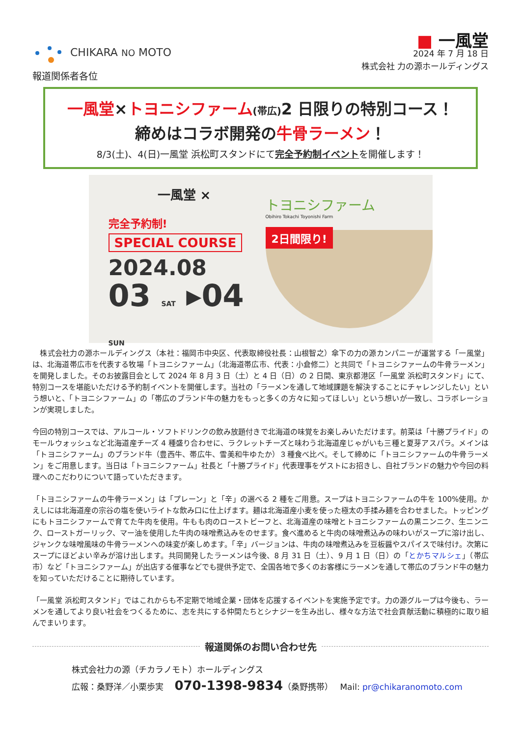CHIKARA NO MOTO
報道関係者各位
■ 一風堂
2024 年 7 月 18 日
株式会社 力の源ホールディングス
一風堂×トヨニシファーム(帯広) 2 日限りの特別コース！
締めはコラボ開発の牛骨ラーメン！
8/3(土)、4(日)一風堂 浜松町スタンドにて完全予約制イベントを開催します！
一風堂 ×
完全予約制!
SPECIAL COURSE
2024.08
03 SAT ▸04 SUN
トヨニシファーム
Obihiro Tokachi Toyonishi Farm
2日間限り!
　株式会社力の源ホールディングス（本社：福岡市中央区、代表取締役社長：山根智之）傘下の力の源カンパニーが運営する「一風堂」は、北海道帯広市を代表する牧場「トヨニシファーム」（北海道帯広市、代表：小倉修二）と共同で「トヨニシファームの牛骨ラーメン」を開発しました。そのお披露目会として 2024 年 8 月 3 日（土）と 4 日（日）の 2 日間、東京都港区「一風堂 浜松町スタンド」にて、特別コースを堪能いただける予約制イベントを開催します。当社の「ラーメンを通して地域課題を解決することにチャレンジしたい」という想いと、「トヨニシファーム」の「帯広のブランド牛の魅力をもっと多くの方々に知ってほしい」という想いが一致し、コラボレーションが実現しました。
今回の特別コースでは、アルコール・ソフトドリンクの飲み放題付きで北海道の味覚をお楽しみいただけます。前菜は「十勝プライド」のモールウォッシュなど北海道産チーズ 4 種盛り合わせに、ラクレットチーズと味わう北海道産じゃがいも三種と夏芽アスパラ。メインは「トヨニシファーム」のブランド牛（豊西牛、帯広牛、雪美和牛ゆたか）３種食べ比べ。そして締めに「トヨニシファームの牛骨ラーメン」をご用意します。当日は「トヨニシファーム」社長と「十勝プライド」代表理事をゲストにお招きし、自社ブランドの魅力や今回の料理へのこだわりについて語っていただきます。
「トヨニシファームの牛骨ラーメン」は「プレーン」と「辛」の選べる 2 種をご用意。スープはトヨニシファームの牛を 100%使用。かえしには北海道産の宗谷の塩を使いライトな飲み口に仕上げます。麺は北海道産小麦を使った極太の手揉み麺を合わせました。トッピングにもトヨニシファームで育てた牛肉を使用。牛もも肉のローストビーフと、北海道産の味噌とトヨニシファームの黒ニンニク、生ニンニク、ローストガーリック、マー油を使用した牛肉の味噌煮込みをのせます。食べ進めると牛肉の味噌煮込みの味わいがスープに溶け出し、ジャンクな味噌風味の牛骨ラーメンへの味変が楽しめます。「辛」バージョンは、牛肉の味噌煮込みを豆板醤やスパイスで味付け。次第にスープにほどよい辛みが溶け出します。共同開発したラーメンは今後、8 月 31 日（土）、9 月 1 日（日）の「とかちマルシェ」（帯広市）など「トヨニシファーム」が出店する催事などでも提供予定で、全国各地で多くのお客様にラーメンを通して帯広のブランド牛の魅力を知っていただけることに期待しています。
「一風堂 浜松町スタンド」ではこれからも不定期で地域企業・団体を応援するイベントを実施予定です。力の源グループは今後も、ラーメンを通してより良い社会をつくるために、志を共にする仲間たちとシナジーを生み出し、様々な方法で社会貢献活動に積極的に取り組んでまいります。
報道関係のお問い合わせ先
株式会社力の源（チカラノモト）ホールディングス
広報：桑野洋／小栗歩実　 070-1398-9834（桑野携帯）　 Mail: pr@chikaranomoto.com